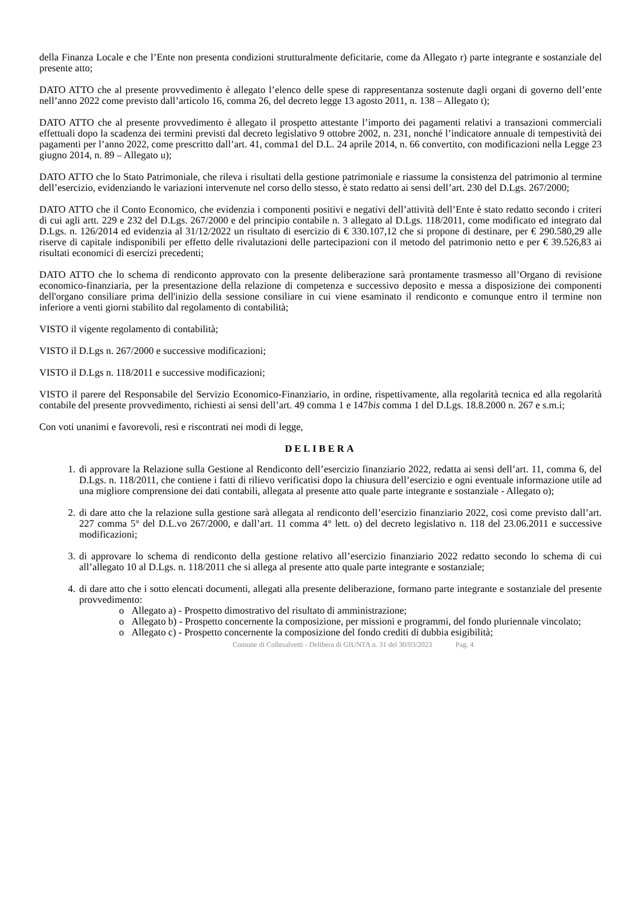della Finanza Locale e che l’Ente non presenta condizioni strutturalmente deficitarie, come da Allegato r) parte integrante e sostanziale del presente atto;
DATO ATTO che al presente provvedimento è allegato l’elenco delle spese di rappresentanza sostenute dagli organi di governo dell’ente nell’anno 2022 come previsto dall’articolo 16, comma 26, del decreto legge 13 agosto 2011, n. 138 – Allegato t);
DATO ATTO che al presente provvedimento è allegato il prospetto attestante l’importo dei pagamenti relativi a transazioni commerciali effettuali dopo la scadenza dei termini previsti dal decreto legislativo 9 ottobre 2002, n. 231, nonché l’indicatore annuale di tempestività dei pagamenti per l’anno 2022, come prescritto dall’art. 41, comma1 del D.L. 24 aprile 2014, n. 66 convertito, con modificazioni nella Legge 23 giugno 2014, n. 89 – Allegato u);
DATO ATTO che lo Stato Patrimoniale, che rileva i risultati della gestione patrimoniale e riassume la consistenza del patrimonio al termine dell’esercizio, evidenziando le variazioni intervenute nel corso dello stesso, è stato redatto ai sensi dell’art. 230 del D.Lgs. 267/2000;
DATO ATTO che il Conto Economico, che evidenzia i componenti positivi e negativi dell’attività dell’Ente è stato redatto secondo i criteri di cui agli artt. 229 e 232 del D.Lgs. 267/2000 e del principio contabile n. 3 allegato al D.Lgs. 118/2011, come modificato ed integrato dal D.Lgs. n. 126/2014 ed evidenzia al 31/12/2022 un risultato di esercizio di € 330.107,12 che si propone di destinare, per € 290.580,29 alle riserve di capitale indisponibili per effetto delle rivalutazioni delle partecipazioni con il metodo del patrimonio netto e per € 39.526,83 ai risultati economici di esercizi precedenti;
DATO ATTO che lo schema di rendiconto approvato con la presente deliberazione sarà prontamente trasmesso all’Organo di revisione economico-finanziaria, per la presentazione della relazione di competenza e successivo deposito e messa a disposizione dei componenti dell'organo consiliare prima dell'inizio della sessione consiliare in cui viene esaminato il rendiconto e comunque entro il termine non inferiore a venti giorni stabilito dal regolamento di contabilità;
VISTO il vigente regolamento di contabilità;
VISTO il D.Lgs n. 267/2000 e successive modificazioni;
VISTO il D.Lgs n. 118/2011 e successive modificazioni;
VISTO il parere del Responsabile del Servizio Economico-Finanziario, in ordine, rispettivamente, alla regolarità tecnica ed alla regolarità contabile del presente provvedimento, richiesti ai sensi dell’art. 49 comma 1 e 147bis comma 1 del D.Lgs. 18.8.2000 n. 267 e s.m.i;
Con voti unanimi e favorevoli, resi e riscontrati nei modi di legge,
DELIBERA
1. di approvare la Relazione sulla Gestione al Rendiconto dell’esercizio finanziario 2022, redatta ai sensi dell’art. 11, comma 6, del D.Lgs. n. 118/2011, che contiene i fatti di rilievo verificatisi dopo la chiusura dell’esercizio e ogni eventuale informazione utile ad una migliore comprensione dei dati contabili, allegata al presente atto quale parte integrante e sostanziale - Allegato o);
2. di dare atto che la relazione sulla gestione sarà allegata al rendiconto dell’esercizio finanziario 2022, così come previsto dall’art. 227 comma 5° del D.L.vo 267/2000, e dall’art. 11 comma 4° lett. o) del decreto legislativo n. 118 del 23.06.2011 e successive modificazioni;
3. di approvare lo schema di rendiconto della gestione relativo all’esercizio finanziario 2022 redatto secondo lo schema di cui all’allegato 10 al D.Lgs. n. 118/2011 che si allega al presente atto quale parte integrante e sostanziale;
4. di dare atto che i sotto elencati documenti, allegati alla presente deliberazione, formano parte integrante e sostanziale del presente provvedimento:
o Allegato a) - Prospetto dimostrativo del risultato di amministrazione;
o Allegato b) - Prospetto concernente la composizione, per missioni e programmi, del fondo pluriennale vincolato;
o Allegato c) - Prospetto concernente la composizione del fondo crediti di dubbia esigibilità;
Comune di Collesalvetti - Delibera di GIUNTA n. 31 del 30/03/2023 Pag. 4